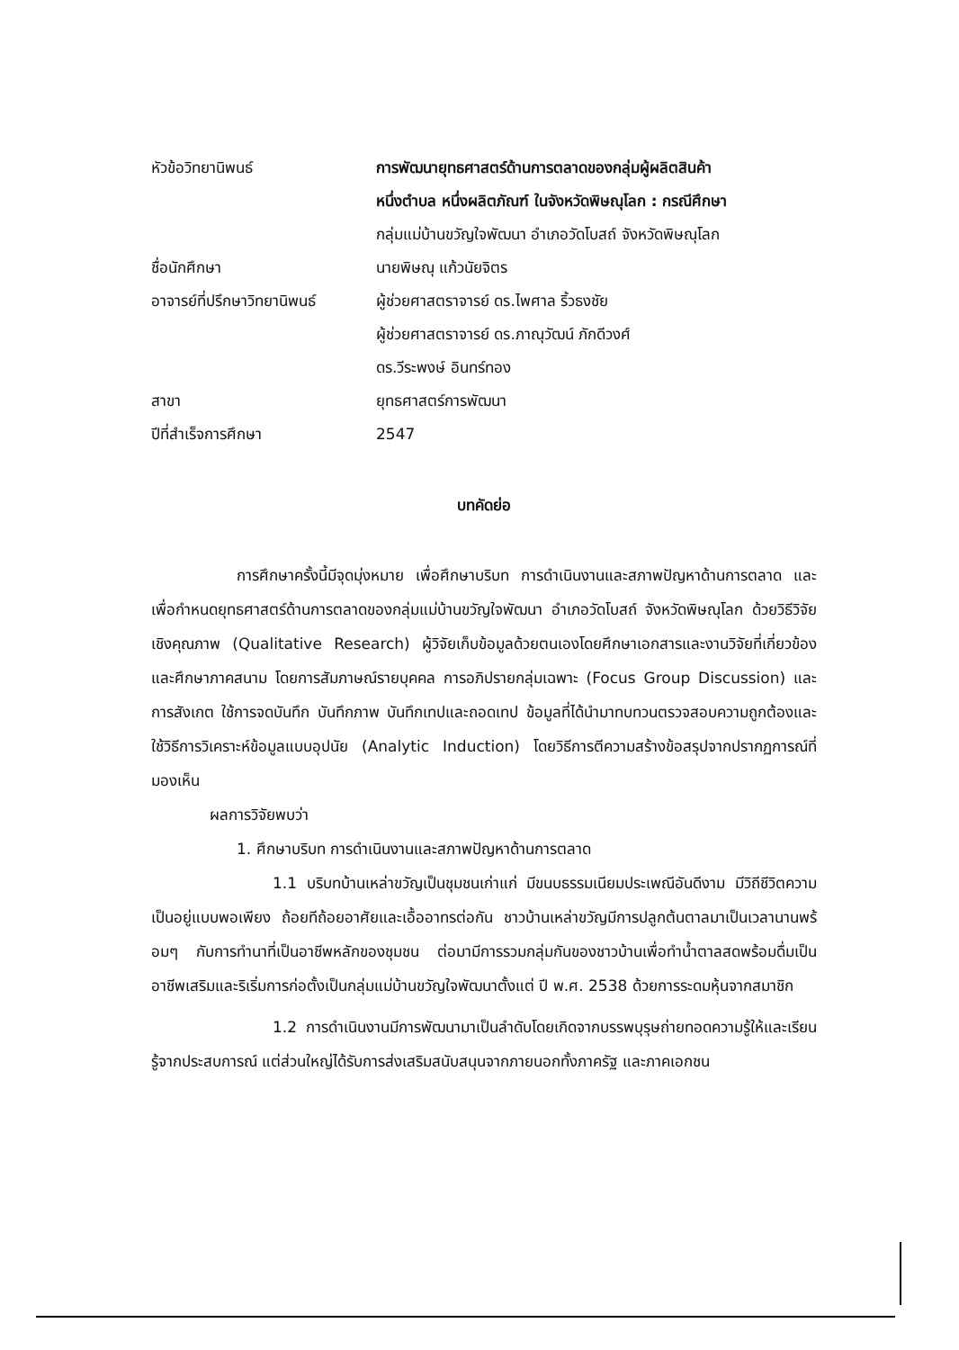หัวข้อวิทยานิพนธ์ การพัฒนายุทธศาสตร์ด้านการตลาดของกลุ่มผู้ผลิตสินค้า
หนึ่งตำบล หนึ่งผลิตภัณฑ์ ในจังหวัดพิษณุโลก : กรณีศึกษา
กลุ่มแม่บ้านขวัญใจพัฒนา อำเภอวัดโบสถ์ จังหวัดพิษณุโลก
ชื่อนักศึกษา นายพิษณุ แก้วนัยจิตร
อาจารย์ที่ปรึกษาวิทยานิพนธ์
ผู้ช่วยศาสตราจารย์ ดร.ไพศาล ริ้วธงชัย
ผู้ช่วยศาสตราจารย์ ดร.ภาณุวัฒน์ ภักดีวงศ์
ดร.วีระพงษ์ อินทร์ทอง
สาขา ยุทธศาสตร์การพัฒนา
ปีที่สำเร็จการศึกษา 2547
บทคัดย่อ
การศึกษาครั้งนี้มีจุดมุ่งหมาย เพื่อศึกษาบริบท การดำเนินงานและสภาพปัญหาด้านการตลาด และเพื่อกำหนดยุทธศาสตร์ด้านการตลาดของกลุ่มแม่บ้านขวัญใจพัฒนา อำเภอวัดโบสถ์ จังหวัดพิษณุโลก ด้วยวิธีวิจัยเชิงคุณภาพ (Qualitative Research) ผู้วิจัยเก็บข้อมูลด้วยตนเองโดยศึกษาเอกสารและงานวิจัยที่เกี่ยวข้องและศึกษาภาคสนาม โดยการสัมภาษณ์รายบุคคล การอภิปรายกลุ่มเฉพาะ (Focus Group Discussion) และการสังเกต ใช้การจดบันทึก บันทึกภาพ บันทึกเทปและถอดเทป ข้อมูลที่ได้นำมาทบทวนตรวจสอบความถูกต้องและใช้วิธีการวิเคราะห์ข้อมูลแบบอุปนัย (Analytic Induction) โดยวิธีการตีความสร้างข้อสรุปจากปรากฏการณ์ที่มองเห็น
ผลการวิจัยพบว่า
1. ศึกษาบริบท การดำเนินงานและสภาพปัญหาด้านการตลาด
1.1 บริบทบ้านเหล่าขวัญเป็นชุมชนเก่าแก่ มีขนบธรรมเนียมประเพณีอันดีงาม มีวิถีชีวิตความเป็นอยู่แบบพอเพียง ถ้อยทีถ้อยอาศัยและเอื้ออาทรต่อกัน ชาวบ้านเหล่าขวัญมีการปลูกต้นตาลมาเป็นเวลานานพร้อมๆ กับการทำนาที่เป็นอาชีพหลักของชุมชน ต่อมามีการรวมกลุ่มกันของชาวบ้านเพื่อทำน้ำตาลสดพร้อมดื่มเป็นอาชีพเสริมและริเริ่มการก่อตั้งเป็นกลุ่มแม่บ้านขวัญใจพัฒนาตั้งแต่ ปี พ.ศ. 2538 ด้วยการระดมหุ้นจากสมาชิก
1.2 การดำเนินงานมีการพัฒนามาเป็นลำดับโดยเกิดจากบรรพบุรุษถ่ายทอดความรู้ให้และเรียนรู้จากประสบการณ์ แต่ส่วนใหญ่ได้รับการส่งเสริมสนับสนุนจากภายนอกทั้งภาครัฐ และภาคเอกชน